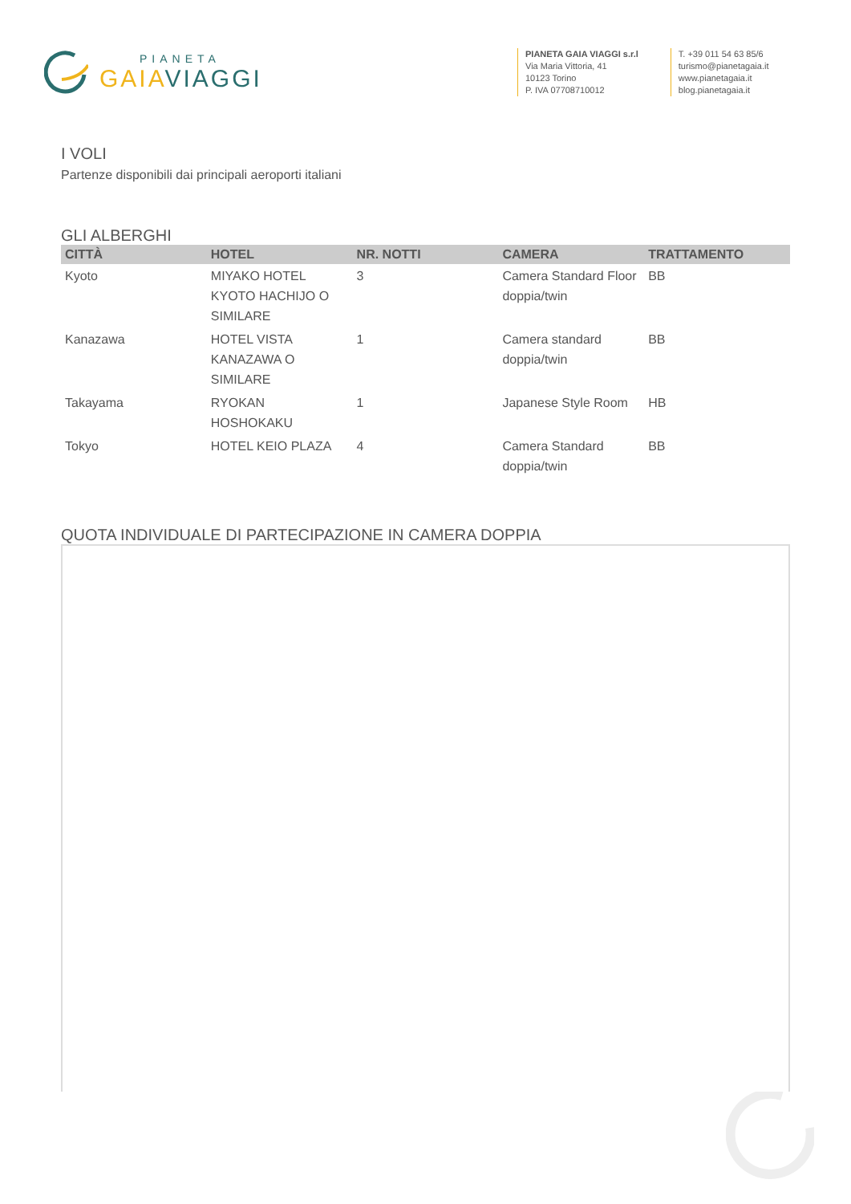PIANETA
GAIAVIAGGI
PIANETA GAIA VIAGGI s.r.l
Via Maria Vittoria, 41
10123 Torino
P. IVA 07708710012
T. +39 011 54 63 85/6
turismo@pianetagaia.it
www.pianetagaia.it
blog.pianetagaia.it
I VOLI
Partenze disponibili dai principali aeroporti italiani
GLI ALBERGHI
| CITTÀ | HOTEL | NR. NOTTI | CAMERA | TRATTAMENTO |
| --- | --- | --- | --- | --- |
| Kyoto | MIYAKO HOTEL KYOTO HACHIJO O SIMILARE | 3 | Camera Standard Floor doppia/twin | BB |
| Kanazawa | HOTEL VISTA KANAZAWA O SIMILARE | 1 | Camera standard doppia/twin | BB |
| Takayama | RYOKAN HOSHOKAKU | 1 | Japanese Style Room | HB |
| Tokyo | HOTEL KEIO PLAZA | 4 | Camera Standard doppia/twin | BB |
QUOTA INDIVIDUALE DI PARTECIPAZIONE IN CAMERA DOPPIA